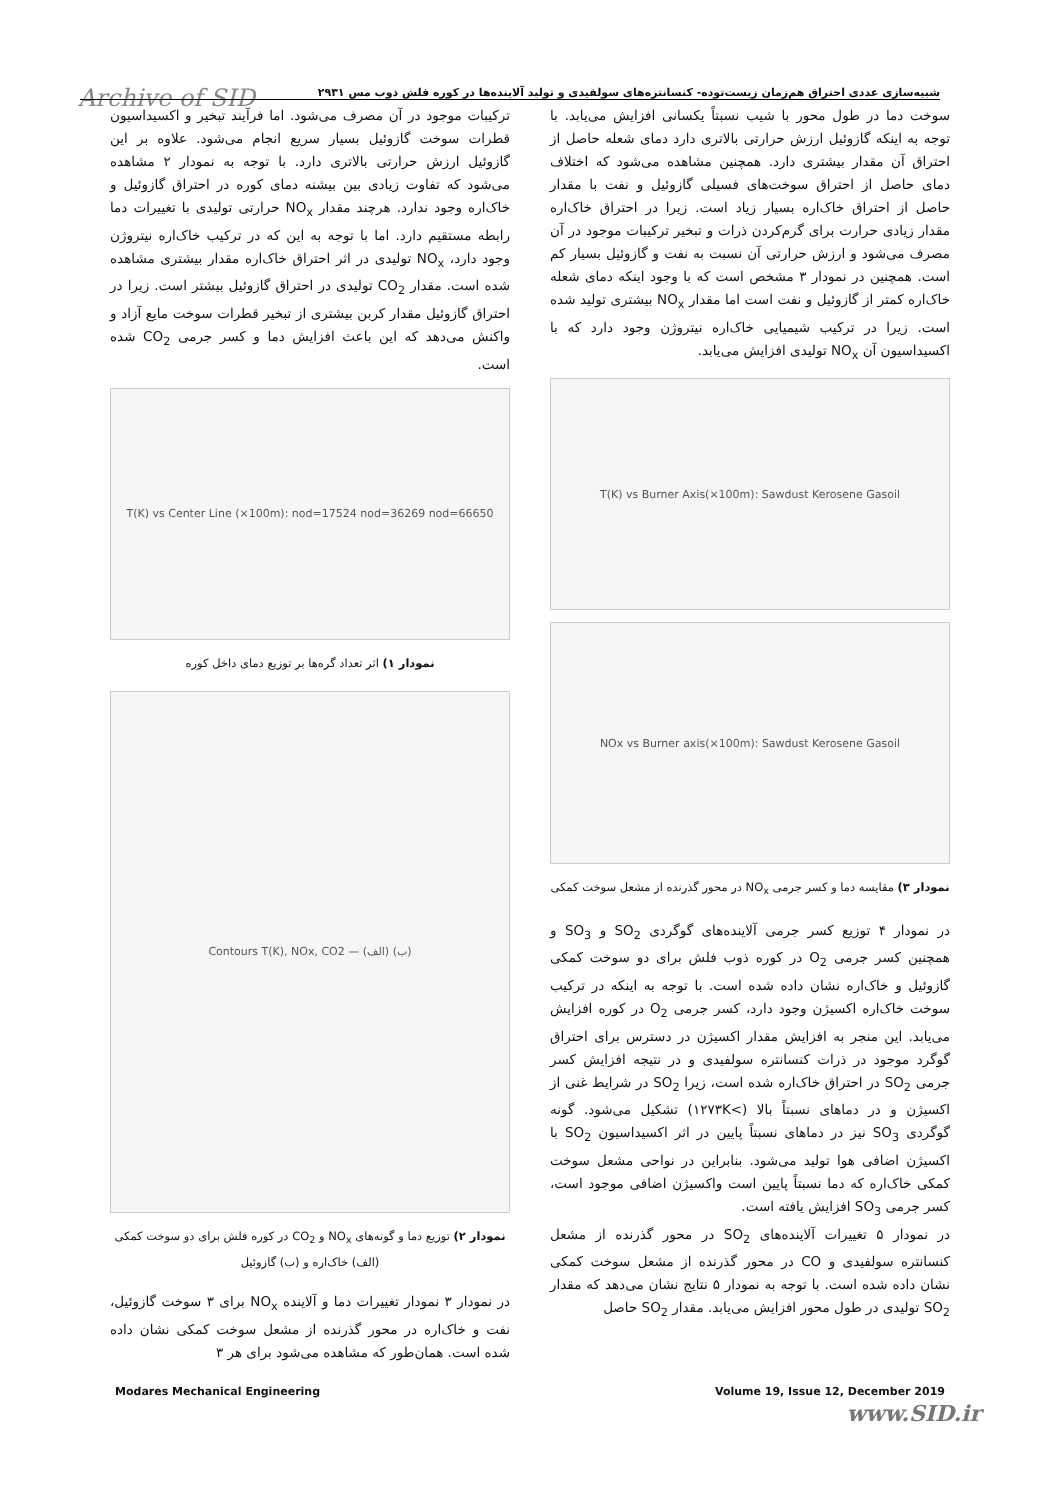Archive of SID شبیه‌سازی عددی احتراق هم‌زمان زیست‌توده- کنسانتره‌های سولفیدی و تولید آلاینده‌ها در کوره فلش ذوب مس ۲۹۳۱
ترکیبات موجود در آن مصرف می‌شود. اما فرآیند تبخیر و اکسیداسیون قطرات سوخت گازوئیل بسیار سریع انجام می‌شود. علاوه بر این گازوئیل ارزش حرارتی بالاتری دارد. با توجه به نمودار ۲ مشاهده می‌شود که تفاوت زیادی بین بیشنه دمای کوره در احتراق گازوئیل و خاک‌اره وجود ندارد. هرچند مقدار NO<sub>x</sub> حرارتی تولیدی با تغییرات دما رابطه مستقیم دارد. اما با توجه به این که در ترکیب خاک‌اره نیتروژن وجود دارد، NO<sub>x</sub> تولیدی در اثر احتراق خاک‌اره مقدار بیشتری مشاهده شده است. مقدار CO<sub>2</sub> تولیدی در احتراق گازوئیل بیشتر است. زیرا در احتراق گازوئیل مقدار کربن بیشتری از تبخیر قطرات سوخت مایع آزاد و واکنش می‌دهد که این باعث افزایش دما و کسر جرمی CO<sub>2</sub> شده است.
T(K) vs Center Line (×100m): nod=17524 nod=36269 nod=66650
نمودار ۱) اثر تعداد گره‌ها بر توزیع دمای داخل کوره
Contours T(K), NOx, CO2 — (الف) (ب)
نمودار ۲) توزیع دما و گونه‌های NO<sub>x</sub> و CO<sub>2</sub> در کوره فلش برای دو سوخت کمکی (الف) خاک‌اره و (ب) گازوئیل
در نمودار ۳ نمودار تغییرات دما و آلاینده NO<sub>x</sub> برای ۳ سوخت گازوئیل، نفت و خاک‌اره در محور گذرنده از مشعل سوخت کمکی نشان داده شده است. همان‌طور که مشاهده می‌شود برای هر ۳
سوخت دما در طول محور با شیب نسبتاً یکسانی افزایش می‌یابد. با توجه به اینکه گازوئیل ارزش حرارتی بالاتری دارد دمای شعله حاصل از احتراق آن مقدار بیشتری دارد. همچنین مشاهده می‌شود که اختلاف دمای حاصل از احتراق سوخت‌های فسیلی گازوئیل و نفت با مقدار حاصل از احتراق خاک‌اره بسیار زیاد است. زیرا در احتراق خاک‌اره مقدار زیادی حرارت برای گرم‌کردن ذرات و تبخیر ترکیبات موجود در آن مصرف می‌شود و ارزش حرارتی آن نسبت به نفت و گازوئیل بسیار کم است. همچنین در نمودار ۳ مشخص است که با وجود اینکه دمای شعله خاک‌اره کمتر از گازوئیل و نفت است اما مقدار NO<sub>x</sub> بیشتری تولید شده است. زیرا در ترکیب شیمیایی خاک‌اره نیتروژن وجود دارد که با اکسیداسیون آن NO<sub>x</sub> تولیدی افزایش می‌یابد.
T(K) vs Burner Axis(×100m): Sawdust Kerosene Gasoil
NOx vs Burner axis(×100m): Sawdust Kerosene Gasoil
نمودار ۳) مقایسه دما و کسر جرمی NO<sub>x</sub> در محور گذرنده از مشعل سوخت کمکی
در نمودار ۴ توزیع کسر جرمی آلاینده‌های گوگردی SO<sub>2</sub> و SO<sub>3</sub> و همچنین کسر جرمی O<sub>2</sub> در کوره ذوب فلش برای دو سوخت کمکی گازوئیل و خاک‌اره نشان داده شده است. با توجه به اینکه در ترکیب سوخت خاک‌اره اکسیژن وجود دارد، کسر جرمی O<sub>2</sub> در کوره افزایش می‌یابد. این منجر به افزایش مقدار اکسیژن در دسترس برای احتراق گوگرد موجود در ذرات کنسانتره سولفیدی و در نتیجه افزایش کسر جرمی SO<sub>2</sub> در احتراق خاک‌اره شده است، زیرا SO<sub>2</sub> در شرایط غنی از اکسیژن و در دماهای نسبتاً بالا (>۱۲۷۳K) تشکیل می‌شود. گونه گوگردی SO<sub>3</sub> نیز در دماهای نسبتاً پایین در اثر اکسیداسیون SO<sub>2</sub> با اکسیژن اضافی هوا تولید می‌شود. بنابراین در نواحی مشعل سوخت کمکی خاک‌اره که دما نسبتاً پایین است واکسیژن اضافی موجود است، کسر جرمی SO<sub>3</sub> افزایش یافته است.
در نمودار ۵ تغییرات آلاینده‌های SO<sub>2</sub> در محور گذرنده از مشعل کنسانتره سولفیدی و CO در محور گذرنده از مشعل سوخت کمکی نشان داده شده است. با توجه به نمودار ۵ نتایج نشان می‌دهد که مقدار SO<sub>2</sub> تولیدی در طول محور افزایش می‌یابد. مقدار SO<sub>2</sub> حاصل
Modares Mechanical Engineering Volume 19, Issue 12, December 2019
www.SID.ir